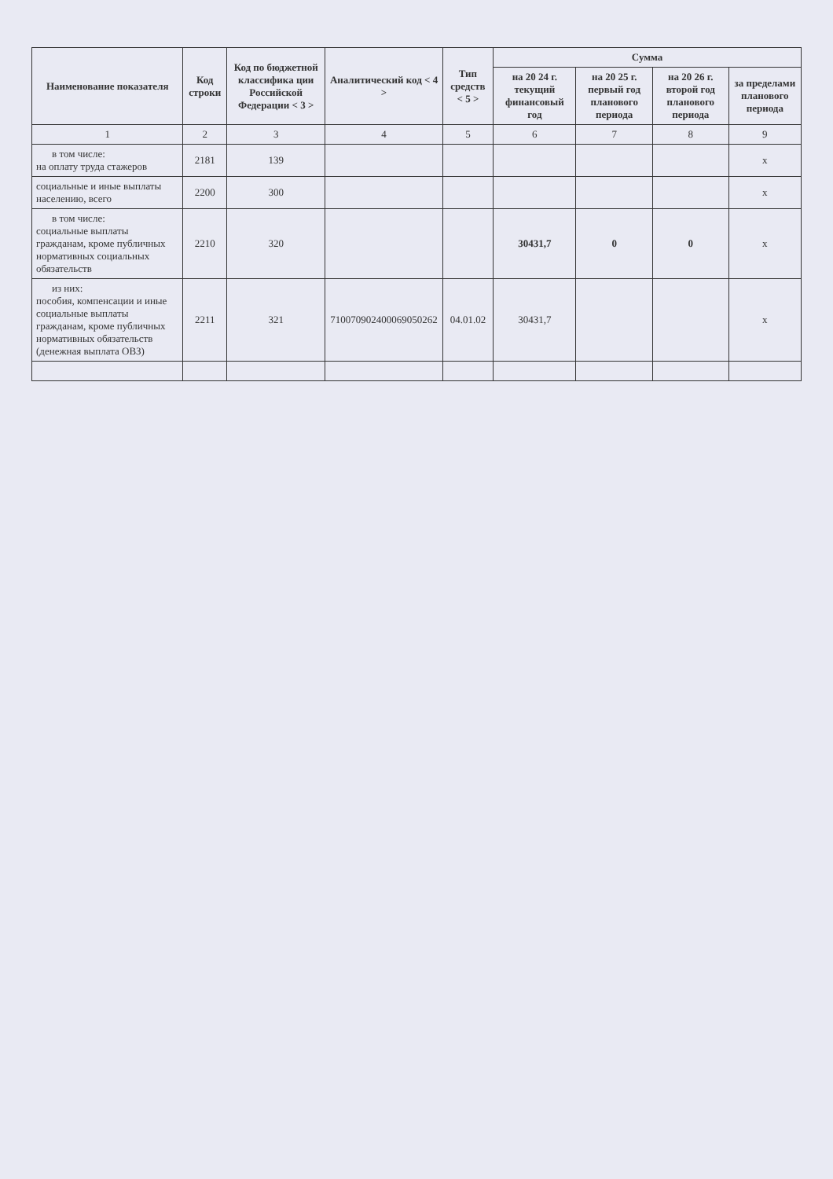| Наименование показателя | Код строки | Код по бюджетной классифика ции Российской Федерации < 3 > | Аналитический код < 4 > | Тип средств < 5 > | Сумма | | | |
| --- | --- | --- | --- | --- | --- | --- | --- | --- |
| | | | | | на 20 24 г. текущий финансовый год | на 20 25 г. первый год планового периода | на 20 26 г. второй год планового периода | за пределами планового периода |
| 1 | 2 | 3 | 4 | 5 | 6 | 7 | 8 | 9 |
| в том числе: на оплату труда стажеров | 2181 | 139 | | | | | | x |
| социальные и иные выплаты населению, всего | 2200 | 300 | | | | | | x |
| в том числе: социальные выплаты гражданам, кроме публичных нормативных социальных обязательств | 2210 | 320 | | | 30431,7 | 0 | 0 | x |
| из них: пособия, компенсации и иные социальные выплаты гражданам, кроме публичных нормативных обязательств (денежная выплата ОВЗ) | 2211 | 321 | 710070902400069050262 | 04.01.02 | 30431,7 | | | x |